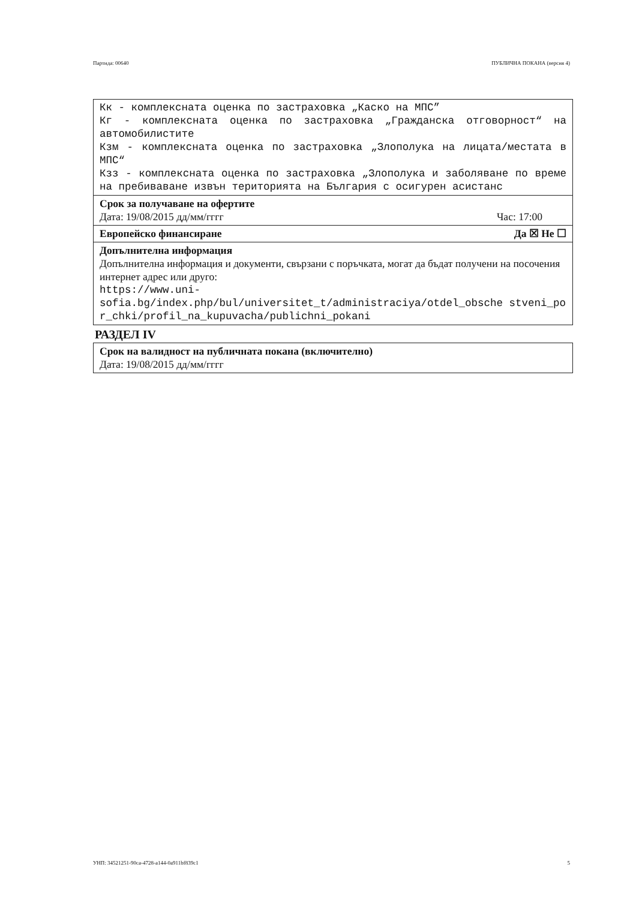Партида: 00640 ПУБЛИЧНА ПОКАНА (версия 4)
Кк - комплексната оценка по застраховка „Каско на МПС”
Кг - комплексната оценка по застраховка „Гражданска отговорност“ на автомобилистите
Кзм - комплексната оценка по застраховка „Злополука на лицата/местата в МПС“
Кзз - комплексната оценка по застраховка „Злополука и заболяване по време на пребиваване извън територията на България с осигурен асистанс
Срок за получаване на офертите
Дата: 19/08/2015 дд/мм/гггг Час: 17:00
Европейско финансиране Да ☒ Не ☐
Допълнителна информация
Допълнителна информация и документи, свързани с поръчката, могат да бъдат получени на посочения интернет адрес или друго:
https://www.uni-
sofia.bg/index.php/bul/universitet_t/administraciya/otdel_obsche stveni_por_chki/profil_na_kupuvacha/publichni_pokani
РАЗДЕЛ IV
Срок на валидност на публичната покана (включително)
Дата: 19/08/2015 дд/мм/гггг
УНП: 34521251-90ca-4728-a144-0a911bf839c1 5